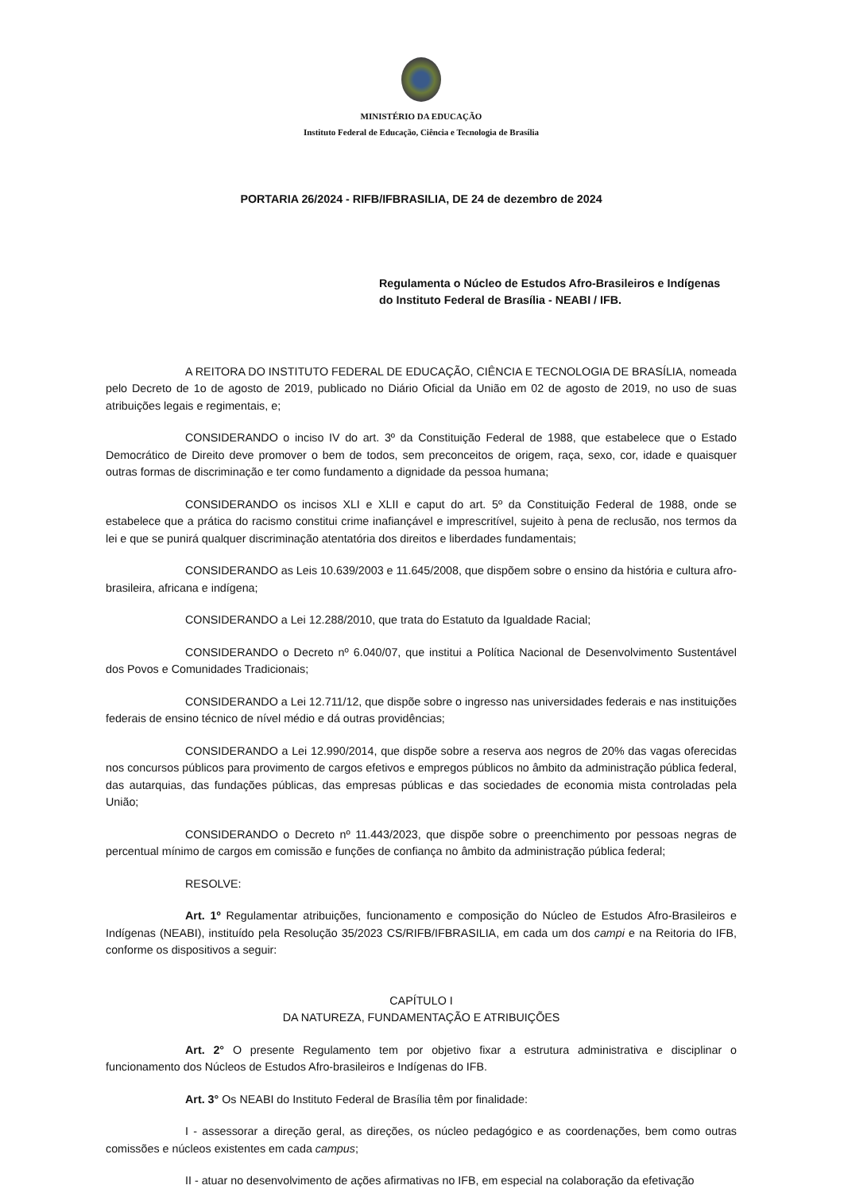MINISTÉRIO DA EDUCAÇÃO
Instituto Federal de Educação, Ciência e Tecnologia de Brasília
PORTARIA 26/2024 - RIFB/IFBRASILIA, DE 24 de dezembro de 2024
Regulamenta o Núcleo de Estudos Afro-Brasileiros e Indígenas do Instituto Federal de Brasília - NEABI / IFB.
A REITORA DO INSTITUTO FEDERAL DE EDUCAÇÃO, CIÊNCIA E TECNOLOGIA DE BRASÍLIA, nomeada pelo Decreto de 1o de agosto de 2019, publicado no Diário Oficial da União em 02 de agosto de 2019, no uso de suas atribuições legais e regimentais, e;
CONSIDERANDO o inciso IV do art. 3º da Constituição Federal de 1988, que estabelece que o Estado Democrático de Direito deve promover o bem de todos, sem preconceitos de origem, raça, sexo, cor, idade e quaisquer outras formas de discriminação e ter como fundamento a dignidade da pessoa humana;
CONSIDERANDO os incisos XLI e XLII e caput do art. 5º da Constituição Federal de 1988, onde se estabelece que a prática do racismo constitui crime inafiançável e imprescritível, sujeito à pena de reclusão, nos termos da lei e que se punirá qualquer discriminação atentatória dos direitos e liberdades fundamentais;
CONSIDERANDO as Leis 10.639/2003 e 11.645/2008, que dispõem sobre o ensino da história e cultura afro-brasileira, africana e indígena;
CONSIDERANDO a Lei 12.288/2010, que trata do Estatuto da Igualdade Racial;
CONSIDERANDO o Decreto nº 6.040/07, que institui a Política Nacional de Desenvolvimento Sustentável dos Povos e Comunidades Tradicionais;
CONSIDERANDO a Lei 12.711/12, que dispõe sobre o ingresso nas universidades federais e nas instituições federais de ensino técnico de nível médio e dá outras providências;
CONSIDERANDO a Lei 12.990/2014, que dispõe sobre a reserva aos negros de 20% das vagas oferecidas nos concursos públicos para provimento de cargos efetivos e empregos públicos no âmbito da administração pública federal, das autarquias, das fundações públicas, das empresas públicas e das sociedades de economia mista controladas pela União;
CONSIDERANDO o Decreto nº 11.443/2023, que dispõe sobre o preenchimento por pessoas negras de percentual mínimo de cargos em comissão e funções de confiança no âmbito da administração pública federal;
RESOLVE:
Art. 1º Regulamentar atribuições, funcionamento e composição do Núcleo de Estudos Afro-Brasileiros e Indígenas (NEABI), instituído pela Resolução 35/2023 CS/RIFB/IFBRASILIA, em cada um dos campi e na Reitoria do IFB, conforme os dispositivos a seguir:
CAPÍTULO I
DA NATUREZA, FUNDAMENTAÇÃO E ATRIBUIÇÕES
Art. 2° O presente Regulamento tem por objetivo fixar a estrutura administrativa e disciplinar o funcionamento dos Núcleos de Estudos Afro-brasileiros e Indígenas do IFB.
Art. 3° Os NEABI do Instituto Federal de Brasília têm por finalidade:
I - assessorar a direção geral, as direções, os núcleo pedagógico e as coordenações, bem como outras comissões e núcleos existentes em cada campus;
II - atuar no desenvolvimento de ações afirmativas no IFB, em especial na colaboração da efetivação